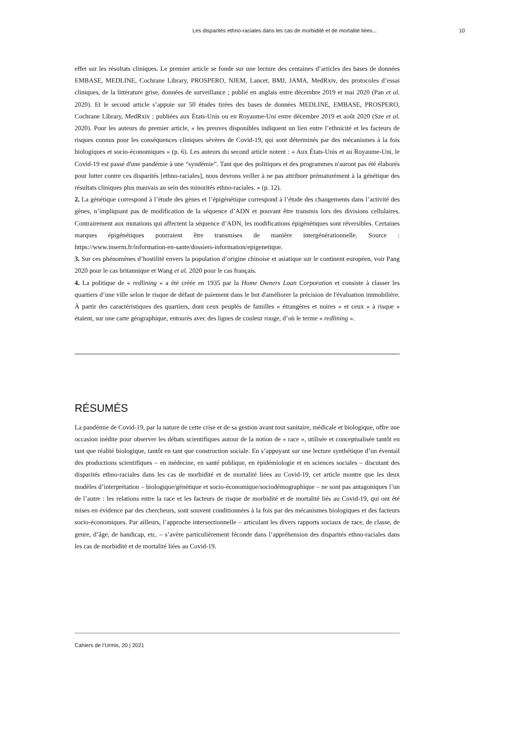Les disparités ethno-raciales dans les cas de morbidité et de mortalité liées... 10
effet sur les résultats cliniques. Le premier article se fonde sur une lecture des centaines d’articles des bases de données EMBASE, MEDLINE, Cochrane Library, PROSPERO, NJEM, Lancet, BMJ, JAMA, MedRxiv, des protocoles d’essai cliniques, de la littérature grise, données de surveillance ; publié en anglais entre décembre 2019 et mai 2020 (Pan et al. 2020). Et le second article s’appuie sur 50 études tirées des bases de données MEDLINE, EMBASE, PROSPERO, Cochrane Library, MedRxiv ; publiées aux États-Unis ou en Royaume-Uni entre décembre 2019 et août 2020 (Sze et al. 2020). Pour les auteurs du premier article, « les preuves disponibles indiquent un lien entre l’ethnicité et les facteurs de risques connus pour les conséquences cliniques sévères de Covid-19, qui sont déterminés par des mécanismes à la fois biologiques et socio-économiques » (p. 6). Les auteurs du second article notent : « Aux États-Unis et au Royaume-Uni, le Covid-19 est passé d'une pandémie à une “syndémie”. Tant que des politiques et des programmes n'auront pas été élaborés pour lutter contre ces disparités [ethno-raciales], nous devrons veiller à ne pas attribuer prématurément à la génétique des résultats cliniques plus mauvais au sein des minorités ethno-raciales. » (p. 12).
2. La génétique correspond à l’étude des gènes et l’épigénétique correspond à l’étude des changements dans l’activité des gènes, n’impliquant pas de modification de la séquence d’ADN et pouvant être transmis lors des divisions cellulaires. Contrairement aux mutations qui affectent la séquence d’ADN, les modifications épigénétiques sont réversibles. Certaines marques épigénétiques pourraient être transmises de manière intergénérationnelle. Source : https://www.inserm.fr/information-en-sante/dossiers-information/epigenetique.
3. Sur ces phénomènes d’hostilité envers la population d’origine chinoise et asiatique sur le continent européen, voir Pang 2020 pour le cas britannique et Wang et al. 2020 pour le cas français.
4. La politique de « redlining » a été créée en 1935 par la Home Owners Loan Corporation et consiste à classer les quartiers d’une ville selon le risque de défaut de paiement dans le but d'améliorer la précision de l'évaluation immobilière. À partir des caractéristiques des quartiers, dont ceux peuplés de familles « étrangères et noires » et ceux « à risque » étaient, sur une carte géographique, entourés avec des lignes de couleur rouge, d’où le terme « redlining ».
RÉSUMÉS
La pandémie de Covid-19, par la nature de cette crise et de sa gestion avant tout sanitaire, médicale et biologique, offre une occasion inédite pour observer les débats scientifiques autour de la notion de « race », utilisée et conceptualisée tantôt en tant que réalité biologique, tantôt en tant que construction sociale. En s’appuyant sur une lecture synthétique d’un éventail des productions scientifiques – en médecine, en santé publique, en épidémiologie et en sciences sociales – discutant des disparités ethno-raciales dans les cas de morbidité et de mortalité liées au Covid-19, cet article montre que les deux modèles d’interprétation – biologique/génétique et socio-économique/sociodémographique – ne sont pas antagoniques l’un de l’autre : les relations entre la race et les facteurs de risque de morbidité et de mortalité liés au Covid-19, qui ont été mises en évidence par des chercheurs, sont souvent conditionnées à la fois par des mécanismes biologiques et des facteurs socio-économiques. Par ailleurs, l’approche intersectionnelle – articulant les divers rapports sociaux de race, de classe, de genre, d’âge, de handicap, etc. – s’avère particulièrement féconde dans l’appréhension des disparités ethno-raciales dans les cas de morbidité et de mortalité liées au Covid-19.
Cahiers de l’Urmis, 20 | 2021